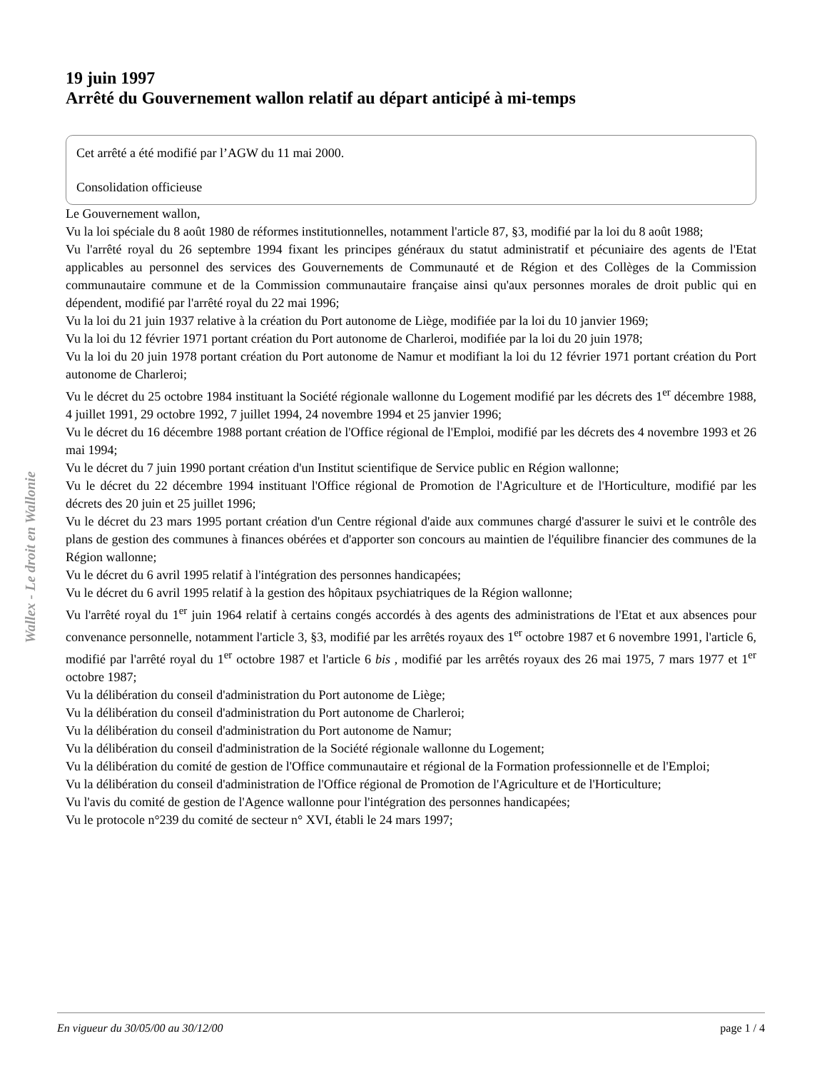Wallex - Le droit en Wallonie
19 juin 1997
Arrêté du Gouvernement wallon relatif au départ anticipé à mi-temps
Cet arrêté a été modifié par l’AGW du 11 mai 2000.
Consolidation officieuse
Le Gouvernement wallon,
Vu la loi spéciale du 8 août 1980 de réformes institutionnelles, notamment l'article 87, §3, modifié par la loi du 8 août 1988;
Vu l'arrêté royal du 26 septembre 1994 fixant les principes généraux du statut administratif et pécuniaire des agents de l'Etat applicables au personnel des services des Gouvernements de Communauté et de Région et des Collèges de la Commission communautaire commune et de la Commission communautaire française ainsi qu'aux personnes morales de droit public qui en dépendent, modifié par l'arrêté royal du 22 mai 1996;
Vu la loi du 21 juin 1937 relative à la création du Port autonome de Liège, modifiée par la loi du 10 janvier 1969;
Vu la loi du 12 février 1971 portant création du Port autonome de Charleroi, modifiée par la loi du 20 juin 1978;
Vu la loi du 20 juin 1978 portant création du Port autonome de Namur et modifiant la loi du 12 février 1971 portant création du Port autonome de Charleroi;
Vu le décret du 25 octobre 1984 instituant la Société régionale wallonne du Logement modifié par les décrets des 1<sup>er</sup> décembre 1988, 4 juillet 1991, 29 octobre 1992, 7 juillet 1994, 24 novembre 1994 et 25 janvier 1996;
Vu le décret du 16 décembre 1988 portant création de l'Office régional de l'Emploi, modifié par les décrets des 4 novembre 1993 et 26 mai 1994;
Vu le décret du 7 juin 1990 portant création d'un Institut scientifique de Service public en Région wallonne;
Vu le décret du 22 décembre 1994 instituant l'Office régional de Promotion de l'Agriculture et de l'Horticulture, modifié par les décrets des 20 juin et 25 juillet 1996;
Vu le décret du 23 mars 1995 portant création d'un Centre régional d'aide aux communes chargé d'assurer le suivi et le contrôle des plans de gestion des communes à finances obérées et d'apporter son concours au maintien de l'équilibre financier des communes de la Région wallonne;
Vu le décret du 6 avril 1995 relatif à l'intégration des personnes handicapées;
Vu le décret du 6 avril 1995 relatif à la gestion des hôpitaux psychiatriques de la Région wallonne;
Vu l'arrêté royal du 1<sup>er</sup> juin 1964 relatif à certains congés accordés à des agents des administrations de l'Etat et aux absences pour convenance personnelle, notamment l'article 3, §3, modifié par les arrêtés royaux des 1<sup>er</sup> octobre 1987 et 6 novembre 1991, l'article 6, modifié par l'arrêté royal du 1<sup>er</sup> octobre 1987 et l'article 6 bis , modifié par les arrêtés royaux des 26 mai 1975, 7 mars 1977 et 1<sup>er</sup> octobre 1987;
Vu la délibération du conseil d'administration du Port autonome de Liège;
Vu la délibération du conseil d'administration du Port autonome de Charleroi;
Vu la délibération du conseil d'administration du Port autonome de Namur;
Vu la délibération du conseil d'administration de la Société régionale wallonne du Logement;
Vu la délibération du comité de gestion de l'Office communautaire et régional de la Formation professionnelle et de l'Emploi;
Vu la délibération du conseil d'administration de l'Office régional de Promotion de l'Agriculture et de l'Horticulture;
Vu l'avis du comité de gestion de l'Agence wallonne pour l'intégration des personnes handicapées;
Vu le protocole n°239 du comité de secteur n° XVI, établi le 24 mars 1997;
En vigueur du 30/05/00 au 30/12/00 page 1 / 4